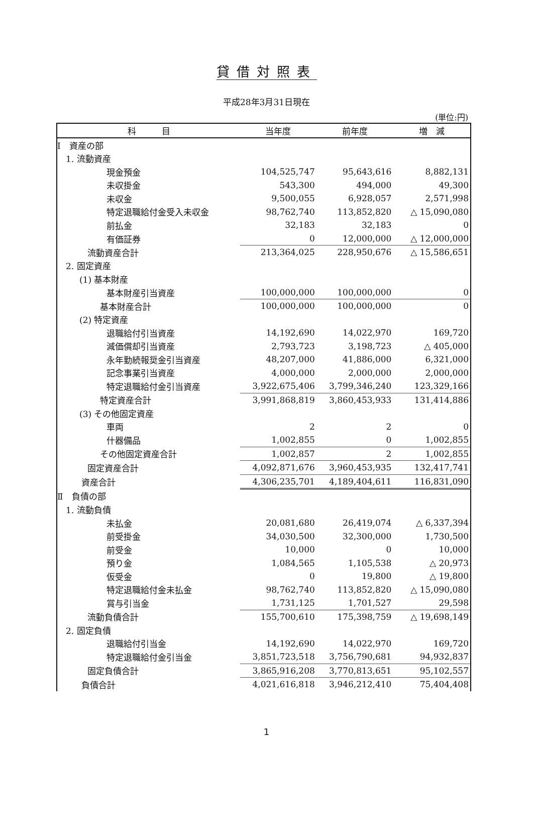貸借対照表
平成28年3月31日現在
(単位:円)
| 科 目 | 当年度 | 前年度 | 増 減 |
| --- | --- | --- | --- |
| Ⅰ 資産の部 | | | |
| 1. 流動資産 | | | |
| 現金預金 | 104,525,747 | 95,643,616 | 8,882,131 |
| 未収掛金 | 543,300 | 494,000 | 49,300 |
| 未収金 | 9,500,055 | 6,928,057 | 2,571,998 |
| 特定退職給付金受入未収金 | 98,762,740 | 113,852,820 | △ 15,090,080 |
| 前払金 | 32,183 | 32,183 | 0 |
| 有価証券 | 0 | 12,000,000 | △ 12,000,000 |
| 流動資産合計 | 213,364,025 | 228,950,676 | △ 15,586,651 |
| 2. 固定資産 | | | |
| (1) 基本財産 | | | |
| 基本財産引当資産 | 100,000,000 | 100,000,000 | 0 |
| 基本財産合計 | 100,000,000 | 100,000,000 | 0 |
| (2) 特定資産 | | | |
| 退職給付引当資産 | 14,192,690 | 14,022,970 | 169,720 |
| 減価償却引当資産 | 2,793,723 | 3,198,723 | △ 405,000 |
| 永年勤続報奨金引当資産 | 48,207,000 | 41,886,000 | 6,321,000 |
| 記念事業引当資産 | 4,000,000 | 2,000,000 | 2,000,000 |
| 特定退職給付金引当資産 | 3,922,675,406 | 3,799,346,240 | 123,329,166 |
| 特定資産合計 | 3,991,868,819 | 3,860,453,933 | 131,414,886 |
| (3) その他固定資産 | | | |
| 車両 | 2 | 2 | 0 |
| 什器備品 | 1,002,855 | 0 | 1,002,855 |
| その他固定資産合計 | 1,002,857 | 2 | 1,002,855 |
| 固定資産合計 | 4,092,871,676 | 3,960,453,935 | 132,417,741 |
| 資産合計 | 4,306,235,701 | 4,189,404,611 | 116,831,090 |
| Ⅱ 負債の部 | | | |
| 1. 流動負債 | | | |
| 未払金 | 20,081,680 | 26,419,074 | △ 6,337,394 |
| 前受掛金 | 34,030,500 | 32,300,000 | 1,730,500 |
| 前受金 | 10,000 | 0 | 10,000 |
| 預り金 | 1,084,565 | 1,105,538 | △ 20,973 |
| 仮受金 | 0 | 19,800 | △ 19,800 |
| 特定退職給付金未払金 | 98,762,740 | 113,852,820 | △ 15,090,080 |
| 賞与引当金 | 1,731,125 | 1,701,527 | 29,598 |
| 流動負債合計 | 155,700,610 | 175,398,759 | △ 19,698,149 |
| 2. 固定負債 | | | |
| 退職給付引当金 | 14,192,690 | 14,022,970 | 169,720 |
| 特定退職給付金引当金 | 3,851,723,518 | 3,756,790,681 | 94,932,837 |
| 固定負債合計 | 3,865,916,208 | 3,770,813,651 | 95,102,557 |
| 負債合計 | 4,021,616,818 | 3,946,212,410 | 75,404,408 |
1